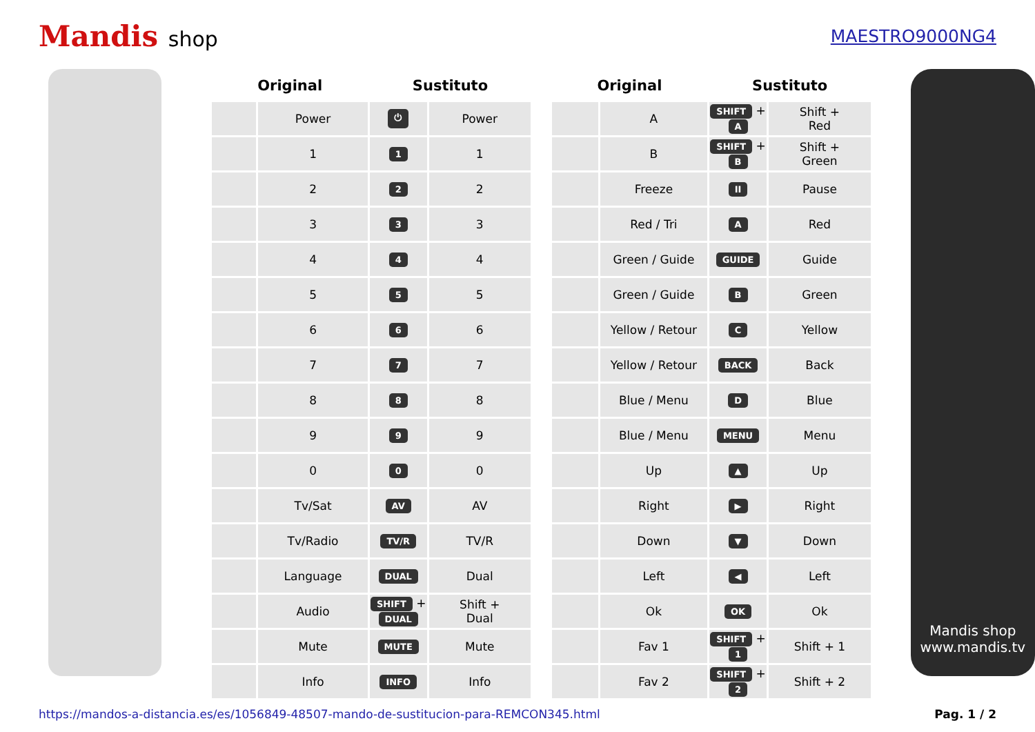Mandis shop
MAESTRO9000NG4
| Original | | Sustituto | |
| --- | --- | --- | --- |
| | Power | ⏻ | Power |
| | 1 | 1 | 1 |
| | 2 | 2 | 2 |
| | 3 | 3 | 3 |
| | 4 | 4 | 4 |
| | 5 | 5 | 5 |
| | 6 | 6 | 6 |
| | 7 | 7 | 7 |
| | 8 | 8 | 8 |
| | 9 | 9 | 9 |
| | 0 | 0 | 0 |
| | Tv/Sat | AV | AV |
| | Tv/Radio | TV/R | TV/R |
| | Language | DUAL | Dual |
| | Audio | SHIFT + DUAL | Shift + Dual |
| | Mute | MUTE | Mute |
| | Info | INFO | Info |
| Original | | Sustituto | |
| --- | --- | --- | --- |
| | A | SHIFT + A | Shift + Red |
| | B | SHIFT + B | Shift + Green |
| | Freeze | II | Pause |
| | Red / Tri | A | Red |
| | Green / Guide | GUIDE | Guide |
| | Green / Guide | B | Green |
| | Yellow / Retour | C | Yellow |
| | Yellow / Retour | BACK | Back |
| | Blue / Menu | D | Blue |
| | Blue / Menu | MENU | Menu |
| | Up | ▲ | Up |
| | Right | ▶ | Right |
| | Down | ▼ | Down |
| | Left | ◀ | Left |
| | Ok | OK | Ok |
| | Fav 1 | SHIFT + 1 | Shift + 1 |
| | Fav 2 | SHIFT + 2 | Shift + 2 |
Mandis shop
www.mandis.tv
https://mandos-a-distancia.es/es/1056849-48507-mando-de-sustitucion-para-REMCON345.html Pag. 1 / 2